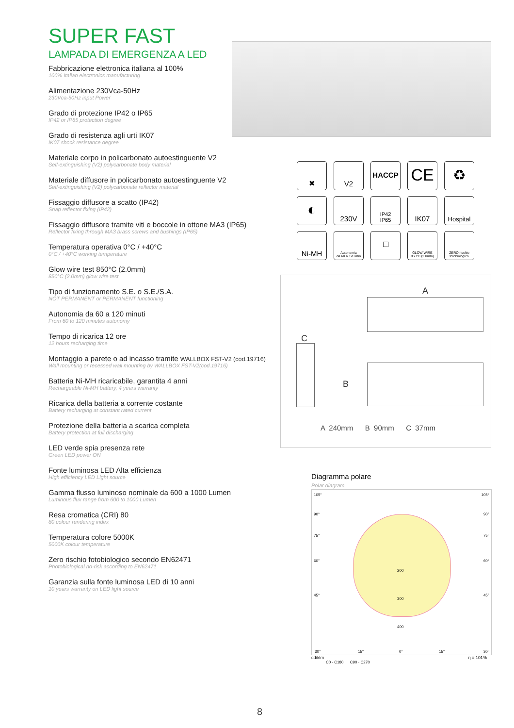SUPER FAST
LAMPADA DI EMERGENZA A LED
Fabbricazione elettronica italiana al 100%
100% Italian electronics manufacturing
Alimentazione 230Vca-50Hz
230Vca-50Hz input Power
Grado di protezione IP42 o IP65
IP42 or IP65 protection degree
Grado di resistenza agli urti IK07
IK07 shock resistance degree
Materiale corpo in policarbonato autoestinguente V2
Self-extinguishing (V2) polycarbonate body material
Materiale diffusore in policarbonato autoestinguente V2
Self-extinguishing (V2) polycarbonate reflector material
Fissaggio diffusore a scatto (IP42)
Snap reflector fixing (IP42)
Fissaggio diffusore tramite viti e boccole in ottone MA3 (IP65)
Reflector fixing through MA3 brass screws and bushings (IP65)
Temperatura operativa 0°C / +40°C
0°C / +40°C working temperature
Glow wire test 850°C (2.0mm)
850°C (2.0mm) glow wire test
Tipo di funzionamento S.E. o S.E./S.A.
NOT PERMANENT or PERMANENT functioning
Autonomia da 60 a 120 minuti
From 60 to 120 minutes autonomy
Tempo di ricarica 12 ore
12 hours recharging time
Montaggio a parete o ad incasso tramite WALLBOX FST-V2 (cod.19716)
Wall mounting or recessed wall mounting by WALLBOX FST-V2(cod.19716)
Batteria Ni-MH ricaricabile, garantita 4 anni
Rechargeable Ni-MH battery, 4 years warranty
Ricarica della batteria a corrente costante
Battery recharging at constant rated current
Protezione della batteria a scarica completa
Battery protection at full discharging
LED verde spia presenza rete
Green LED power ON
Fonte luminosa LED Alta efficienza
High efficiency LED Light source
Gamma flusso luminoso nominale da 600 a 1000 Lumen
Luminous flux range from 600 to 1000 Lumen
Resa cromatica (CRI) 80
80 colour rendering index
Temperatura colore 5000K
5000K colour temperature
Zero rischio fotobiologico secondo EN62471
Photobiological no-risk according to EN62471
Garanzia sulla fonte luminosa LED di 10 anni
10 years warranty on LED light source
✖
V2
HACCP
CE
♻
◐
230V
IP42
IP65
IK07
Hospital
Ni-MH
Autonomia
da 60 a 120 min
☐
GLOW WIRE
850°C (2.0mm)
ZERO rischio
fotobiologico
A
C
B
A 240mm B 90mm C 37mm
Diagramma polare
Polar diagram
105° 105°
90° 90°
75° 75°
60° 60°
45° 45°
200
300
400
30° 15° 0° 15° 30°
cd/klm η = 101%
C0 - C180 C90 - C270
8